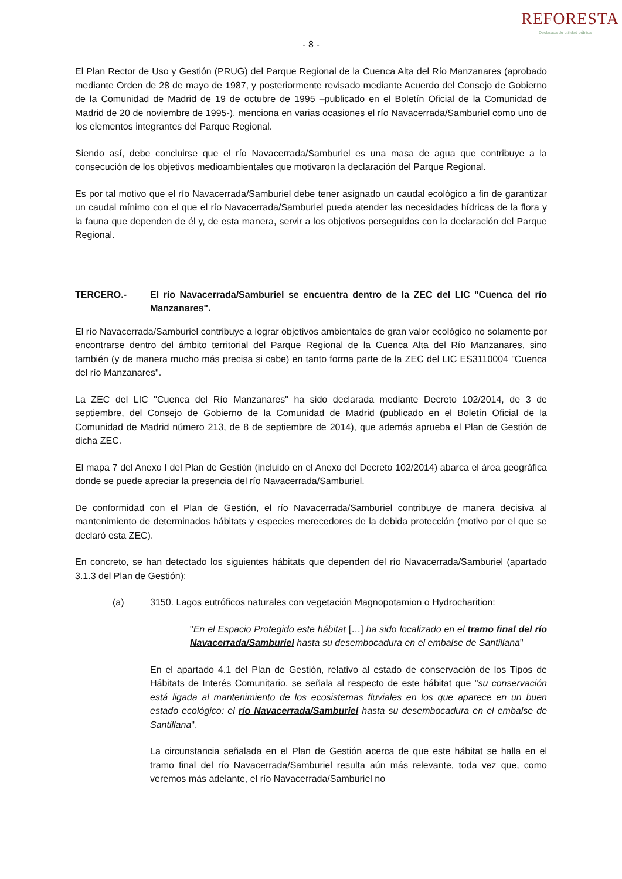- 8 -
REFORESTA
Declarada de utilidad pública
El Plan Rector de Uso y Gestión (PRUG) del Parque Regional de la Cuenca Alta del Río Manzanares (aprobado mediante Orden de 28 de mayo de 1987, y posteriormente revisado mediante Acuerdo del Consejo de Gobierno de la Comunidad de Madrid de 19 de octubre de 1995 –publicado en el Boletín Oficial de la Comunidad de Madrid de 20 de noviembre de 1995-), menciona en varias ocasiones el río Navacerrada/Samburiel como uno de los elementos integrantes del Parque Regional.
Siendo así, debe concluirse que el río Navacerrada/Samburiel es una masa de agua que contribuye a la consecución de los objetivos medioambientales que motivaron la declaración del Parque Regional.
Es por tal motivo que el río Navacerrada/Samburiel debe tener asignado un caudal ecológico a fin de garantizar un caudal mínimo con el que el río Navacerrada/Samburiel pueda atender las necesidades hídricas de la flora y la fauna que dependen de él y, de esta manera, servir a los objetivos perseguidos con la declaración del Parque Regional.
TERCERO.- El río Navacerrada/Samburiel se encuentra dentro de la ZEC del LIC "Cuenca del río Manzanares".
El río Navacerrada/Samburiel contribuye a lograr objetivos ambientales de gran valor ecológico no solamente por encontrarse dentro del ámbito territorial del Parque Regional de la Cuenca Alta del Río Manzanares, sino también (y de manera mucho más precisa si cabe) en tanto forma parte de la ZEC del LIC ES3110004 "Cuenca del río Manzanares".
La ZEC del LIC "Cuenca del Río Manzanares" ha sido declarada mediante Decreto 102/2014, de 3 de septiembre, del Consejo de Gobierno de la Comunidad de Madrid (publicado en el Boletín Oficial de la Comunidad de Madrid número 213, de 8 de septiembre de 2014), que además aprueba el Plan de Gestión de dicha ZEC.
El mapa 7 del Anexo I del Plan de Gestión (incluido en el Anexo del Decreto 102/2014) abarca el área geográfica donde se puede apreciar la presencia del río Navacerrada/Samburiel.
De conformidad con el Plan de Gestión, el río Navacerrada/Samburiel contribuye de manera decisiva al mantenimiento de determinados hábitats y especies merecedores de la debida protección (motivo por el que se declaró esta ZEC).
En concreto, se han detectado los siguientes hábitats que dependen del río Navacerrada/Samburiel (apartado 3.1.3 del Plan de Gestión):
(a) 3150. Lagos eutróficos naturales con vegetación Magnopotamion o Hydrocharition:
"En el Espacio Protegido este hábitat […] ha sido localizado en el tramo final del río Navacerrada/Samburiel hasta su desembocadura en el embalse de Santillana"
En el apartado 4.1 del Plan de Gestión, relativo al estado de conservación de los Tipos de Hábitats de Interés Comunitario, se señala al respecto de este hábitat que "su conservación está ligada al mantenimiento de los ecosistemas fluviales en los que aparece en un buen estado ecológico: el río Navacerrada/Samburiel hasta su desembocadura en el embalse de Santillana".
La circunstancia señalada en el Plan de Gestión acerca de que este hábitat se halla en el tramo final del río Navacerrada/Samburiel resulta aún más relevante, toda vez que, como veremos más adelante, el río Navacerrada/Samburiel no